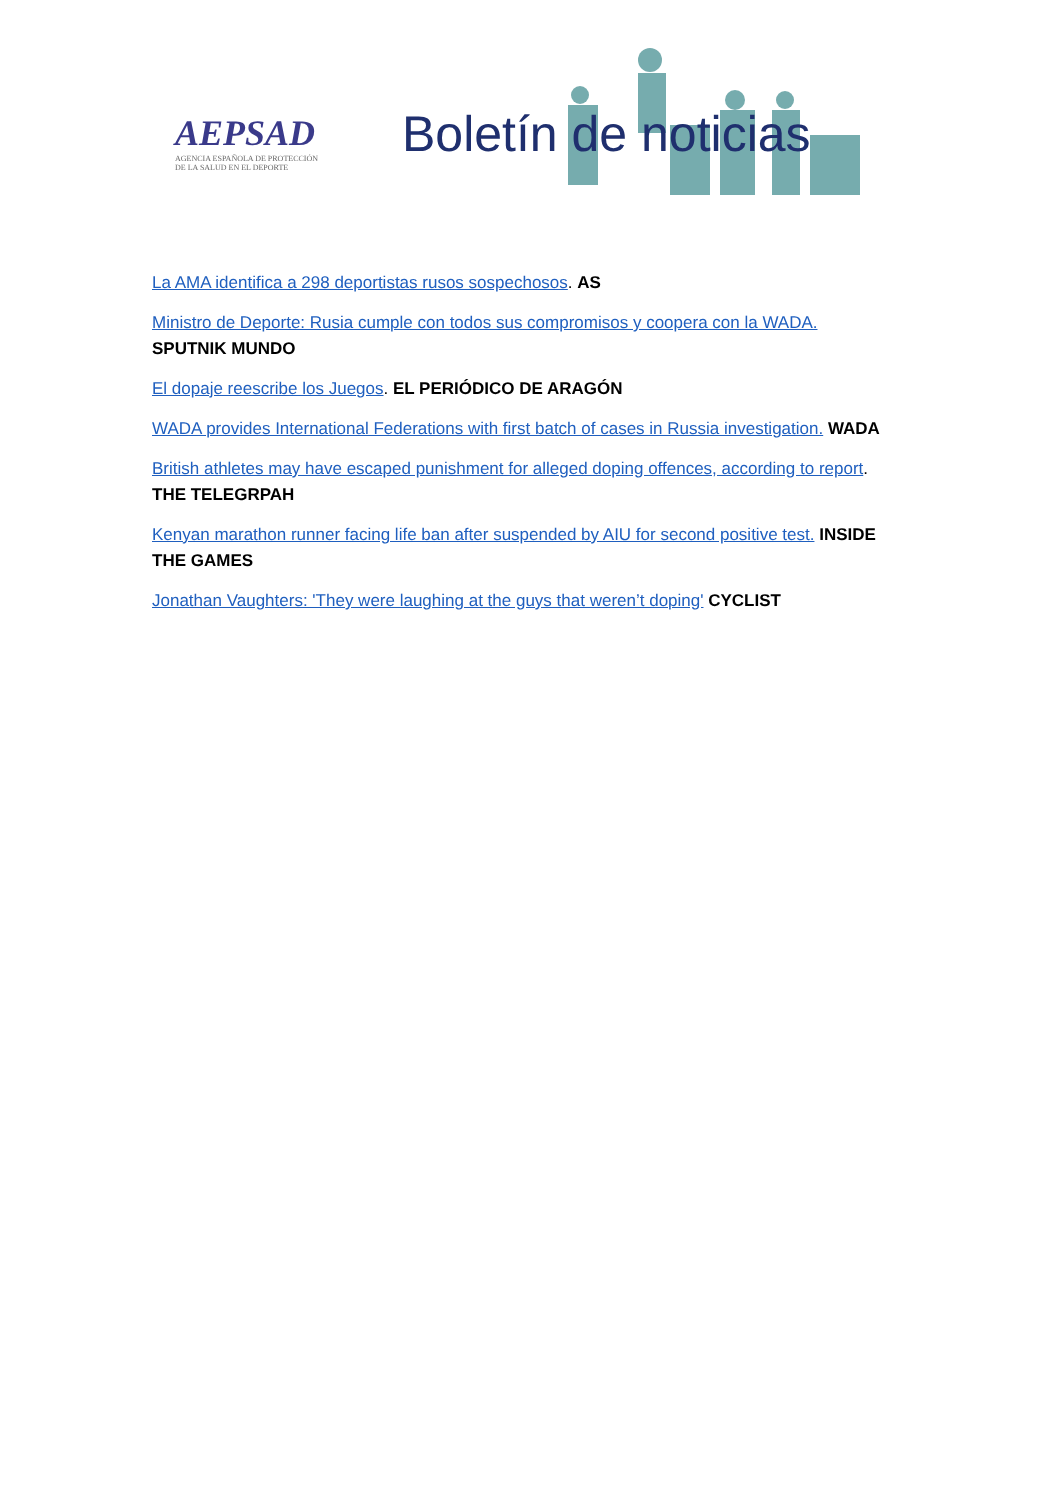AEPSAD
AGENCIA ESPAÑOLA DE PROTECCIÓN
DE LA SALUD EN EL DEPORTE
Boletín de noticias
La AMA identifica a 298 deportistas rusos sospechosos. AS
Ministro de Deporte: Rusia cumple con todos sus compromisos y coopera con la WADA. SPUTNIK MUNDO
El dopaje reescribe los Juegos. EL PERIÓDICO DE ARAGÓN
WADA provides International Federations with first batch of cases in Russia investigation. WADA
British athletes may have escaped punishment for alleged doping offences, according to report. THE TELEGRPAH
Kenyan marathon runner facing life ban after suspended by AIU for second positive test. INSIDE THE GAMES
Jonathan Vaughters: 'They were laughing at the guys that weren’t doping' CYCLIST